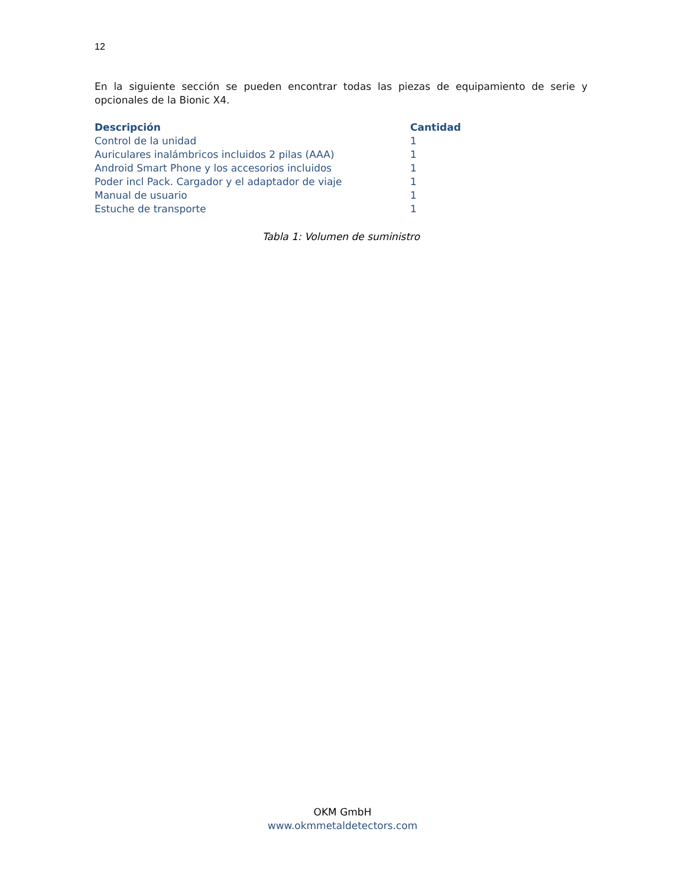12
En la siguiente sección se pueden encontrar todas las piezas de equipamiento de serie y opcionales de la Bionic X4.
| Descripción | Cantidad |
| --- | --- |
| Control de la unidad | 1 |
| Auriculares inalámbricos incluidos 2 pilas (AAA) | 1 |
| Android Smart Phone y los accesorios incluidos | 1 |
| Poder incl Pack. Cargador y el adaptador de viaje | 1 |
| Manual de usuario | 1 |
| Estuche de transporte | 1 |
Tabla 1: Volumen de suministro
OKM GmbH
www.okmmetaldetectors.com